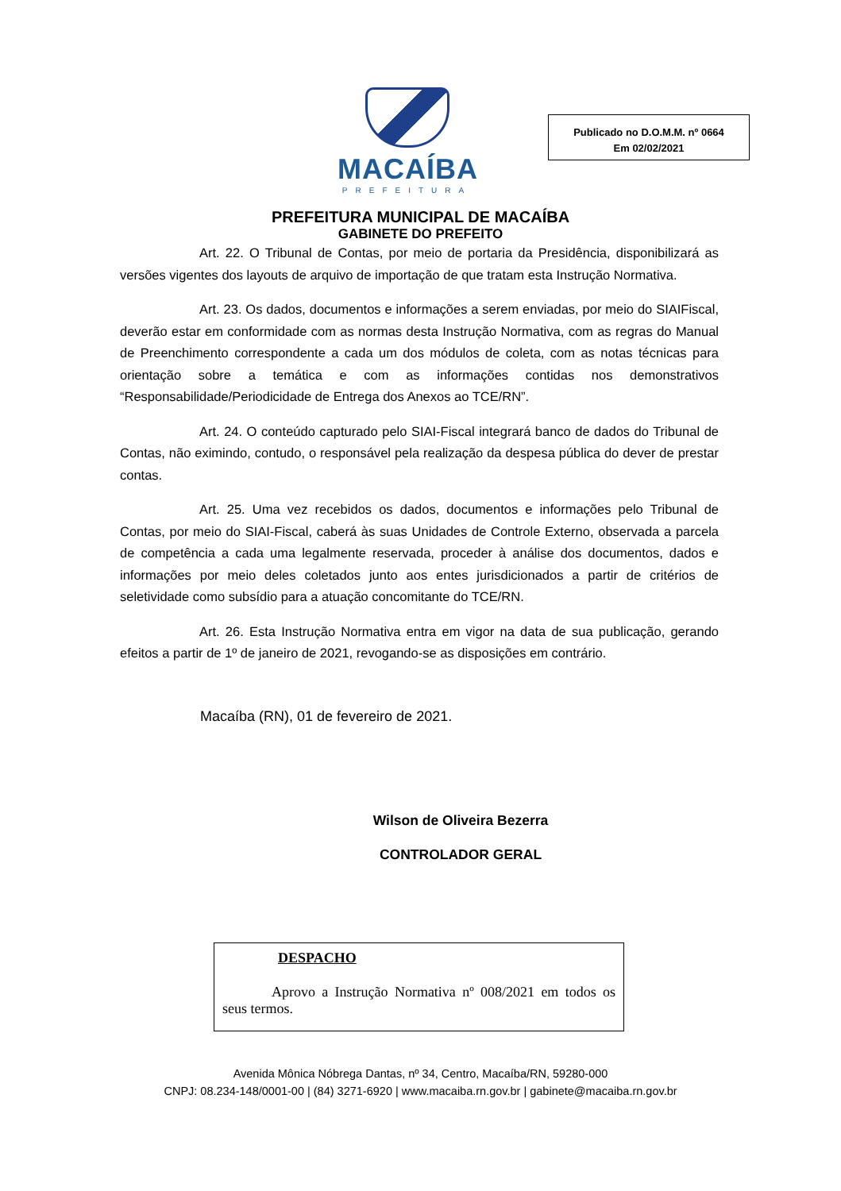MACAÍBA
PREFEITURA
Publicado no D.O.M.M. nº 0664
Em 02/02/2021
PREFEITURA MUNICIPAL DE MACAÍBA
GABINETE DO PREFEITO
Art. 22. O Tribunal de Contas, por meio de portaria da Presidência, disponibilizará as versões vigentes dos layouts de arquivo de importação de que tratam esta Instrução Normativa.
Art. 23. Os dados, documentos e informações a serem enviadas, por meio do SIAIFiscal, deverão estar em conformidade com as normas desta Instrução Normativa, com as regras do Manual de Preenchimento correspondente a cada um dos módulos de coleta, com as notas técnicas para orientação sobre a temática e com as informações contidas nos demonstrativos “Responsabilidade/Periodicidade de Entrega dos Anexos ao TCE/RN”.
Art. 24. O conteúdo capturado pelo SIAI-Fiscal integrará banco de dados do Tribunal de Contas, não eximindo, contudo, o responsável pela realização da despesa pública do dever de prestar contas.
Art. 25. Uma vez recebidos os dados, documentos e informações pelo Tribunal de Contas, por meio do SIAI-Fiscal, caberá às suas Unidades de Controle Externo, observada a parcela de competência a cada uma legalmente reservada, proceder à análise dos documentos, dados e informações por meio deles coletados junto aos entes jurisdicionados a partir de critérios de seletividade como subsídio para a atuação concomitante do TCE/RN.
Art. 26. Esta Instrução Normativa entra em vigor na data de sua publicação, gerando efeitos a partir de 1º de janeiro de 2021, revogando-se as disposições em contrário.
Macaíba (RN), 01 de fevereiro de 2021.
Wilson de Oliveira Bezerra
CONTROLADOR GERAL
DESPACHO
Aprovo a Instrução Normativa nº 008/2021 em todos os seus termos.
Avenida Mônica Nóbrega Dantas, nº 34, Centro, Macaíba/RN, 59280-000
CNPJ: 08.234-148/0001-00 | (84) 3271-6920 | www.macaiba.rn.gov.br | gabinete@macaiba.rn.gov.br